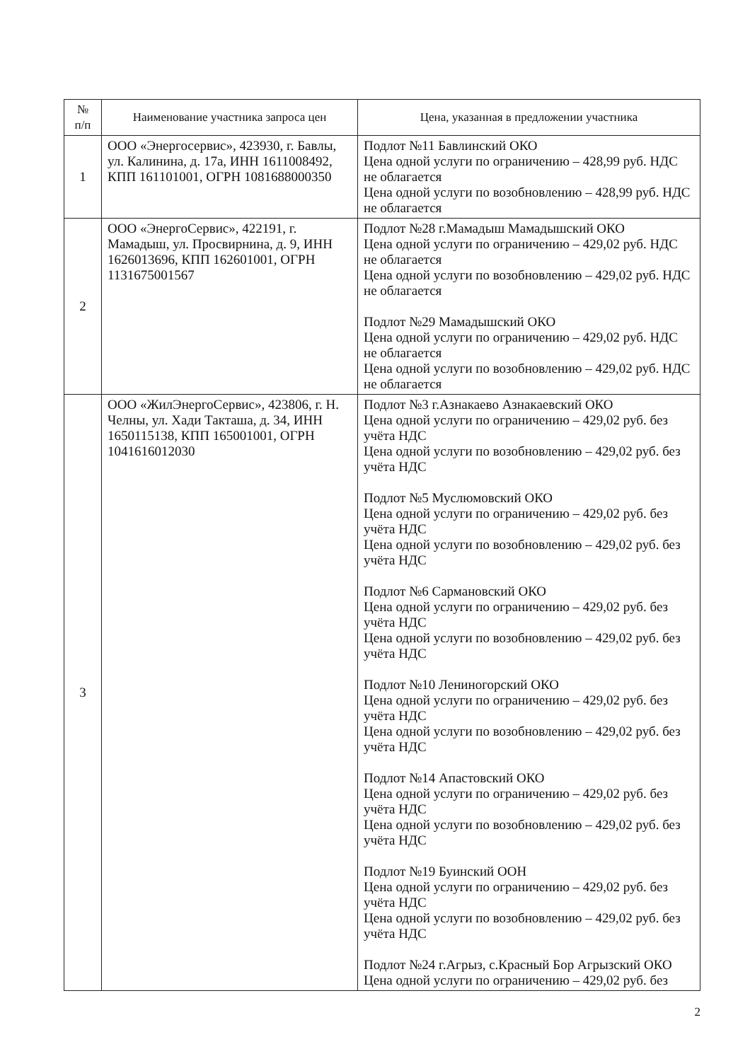| № п/п | Наименование участника запроса цен | Цена, указанная в предложении участника |
| --- | --- | --- |
| 1 | ООО «Энергосервис», 423930, г. Бавлы, ул. Калинина, д. 17а, ИНН 1611008492, КПП 161101001, ОГРН 1081688000350 | Подлот №11 Бавлинский ОКО Цена одной услуги по ограничению – 428,99 руб. НДС не облагается Цена одной услуги по возобновлению – 428,99 руб. НДС не облагается |
| 2 | ООО «ЭнергоСервис», 422191, г. Мамадыш, ул. Просвирнина, д. 9, ИНН 1626013696, КПП 162601001, ОГРН 1131675001567 | Подлот №28 г.Мамадыш Мамадышский ОКО Цена одной услуги по ограничению – 429,02 руб. НДС не облагается Цена одной услуги по возобновлению – 429,02 руб. НДС не облагается Подлот №29 Мамадышский ОКО Цена одной услуги по ограничению – 429,02 руб. НДС не облагается Цена одной услуги по возобновлению – 429,02 руб. НДС не облагается |
| 3 | ООО «ЖилЭнергоСервис», 423806, г. Н. Челны, ул. Хади Такташа, д. 34, ИНН 1650115138, КПП 165001001, ОГРН 1041616012030 | Подлот №3 г.Азнакаево Азнакаевский ОКО Цена одной услуги по ограничению – 429,02 руб. без учёта НДС Цена одной услуги по возобновлению – 429,02 руб. без учёта НДС Подлот №5 Муслюмовский ОКО Цена одной услуги по ограничению – 429,02 руб. без учёта НДС Цена одной услуги по возобновлению – 429,02 руб. без учёта НДС Подлот №6 Сармановский ОКО Цена одной услуги по ограничению – 429,02 руб. без учёта НДС Цена одной услуги по возобновлению – 429,02 руб. без учёта НДС Подлот №10 Лениногорский ОКО Цена одной услуги по ограничению – 429,02 руб. без учёта НДС Цена одной услуги по возобновлению – 429,02 руб. без учёта НДС Подлот №14 Апастовский ОКО Цена одной услуги по ограничению – 429,02 руб. без учёта НДС Цена одной услуги по возобновлению – 429,02 руб. без учёта НДС Подлот №19 Буинский ООН Цена одной услуги по ограничению – 429,02 руб. без учёта НДС Цена одной услуги по возобновлению – 429,02 руб. без учёта НДС Подлот №24 г.Агрыз, с.Красный Бор Агрызский ОКО Цена одной услуги по ограничению – 429,02 руб. без |
2